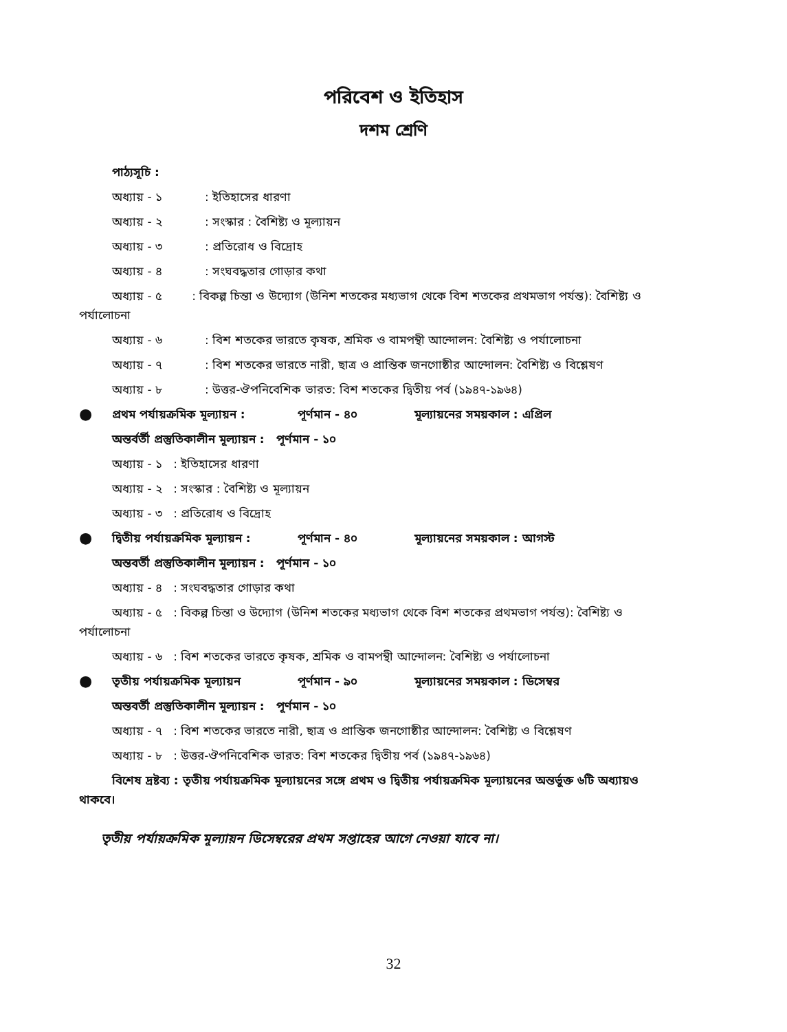পরিবেশ ও ইতিহাস
দশম শ্রেণি
পাঠ্যসূচি :
অধ্যায় - ১: ইতিহাসের ধারণা
অধ্যায় - ২: সংস্কার : বৈশিষ্ট্য ও মূল্যায়ন
অধ্যায় - ৩: প্রতিরোধ ও বিদ্রোহ
অধ্যায় - ৪: সংঘবদ্ধতার গোড়ার কথা
অধ্যায় - ৫ : বিকল্প চিন্তা ও উদ্যোগ (উনিশ শতকের মধ্যভাগ থেকে বিশ শতকের প্রথমভাগ পর্যন্ত): বৈশিষ্ট্য ও
পর্যালোচনা
অধ্যায় - ৬: বিশ শতকের ভারতে কৃষক, শ্রমিক ও বামপন্থী আন্দোলন: বৈশিষ্ট্য ও পর্যালোচনা
অধ্যায় - ৭: বিশ শতকের ভারতে নারী, ছাত্র ও প্রান্তিক জনগোষ্ঠীর আন্দোলন: বৈশিষ্ট্য ও বিশ্লেষণ
অধ্যায় - ৮: উত্তর-ঔপনিবেশিক ভারত: বিশ শতকের দ্বিতীয় পর্ব (১৯৪৭-১৯৬৪)
● প্রথম পর্যায়ক্রমিক মূল্যায়ন : পূর্ণমান - ৪০ মূল্যায়নের সময়কাল : এপ্রিল
অন্তর্বর্তী প্রস্তুতিকালীন মূল্যায়ন : পূর্ণমান - ১০
অধ্যায় - ১ : ইতিহাসের ধারণা
অধ্যায় - ২ : সংস্কার : বৈশিষ্ট্য ও মূল্যায়ন
অধ্যায় - ৩ : প্রতিরোধ ও বিদ্রোহ
● দ্বিতীয় পর্যায়ক্রমিক মূল্যায়ন : পূর্ণমান - ৪০ মূল্যায়নের সময়কাল : আগস্ট
অন্তবর্তী প্রস্তুতিকালীন মূল্যায়ন : পূর্ণমান - ১০
অধ্যায় - ৪ : সংঘবদ্ধতার গোড়ার কথা
অধ্যায় - ৫ : বিকল্প চিন্তা ও উদ্যোগ (উনিশ শতকের মধ্যভাগ থেকে বিশ শতকের প্রথমভাগ পর্যন্ত): বৈশিষ্ট্য ও
পর্যালোচনা
অধ্যায় - ৬ : বিশ শতকের ভারতে কৃষক, শ্রমিক ও বামপন্থী আন্দোলন: বৈশিষ্ট্য ও পর্যালোচনা
● তৃতীয় পর্যায়ক্রমিক মূল্যায়ন পূর্ণমান - ৯০ মূল্যায়নের সময়কাল : ডিসেম্বর
অন্তবর্তী প্রস্তুতিকালীন মূল্যায়ন : পূর্ণমান - ১০
অধ্যায় - ৭ : বিশ শতকের ভারতে নারী, ছাত্র ও প্রান্তিক জনগোষ্ঠীর আন্দোলন: বৈশিষ্ট্য ও বিশ্লেষণ
অধ্যায় - ৮ : উত্তর-ঔপনিবেশিক ভারত: বিশ শতকের দ্বিতীয় পর্ব (১৯৪৭-১৯৬৪)
বিশেষ দ্রষ্টব্য : তৃতীয় পর্যায়ক্রমিক মূল্যায়নের সঙ্গে প্রথম ও দ্বিতীয় পর্যায়ক্রমিক মূল্যায়নের অন্তর্ভুক্ত ৬টি অধ্যায়ও
থাকবে।
তৃতীয় পর্যায়ক্রমিক মূল্যায়ন ডিসেম্বরের প্রথম সপ্তাহের আগে নেওয়া যাবে না।
32